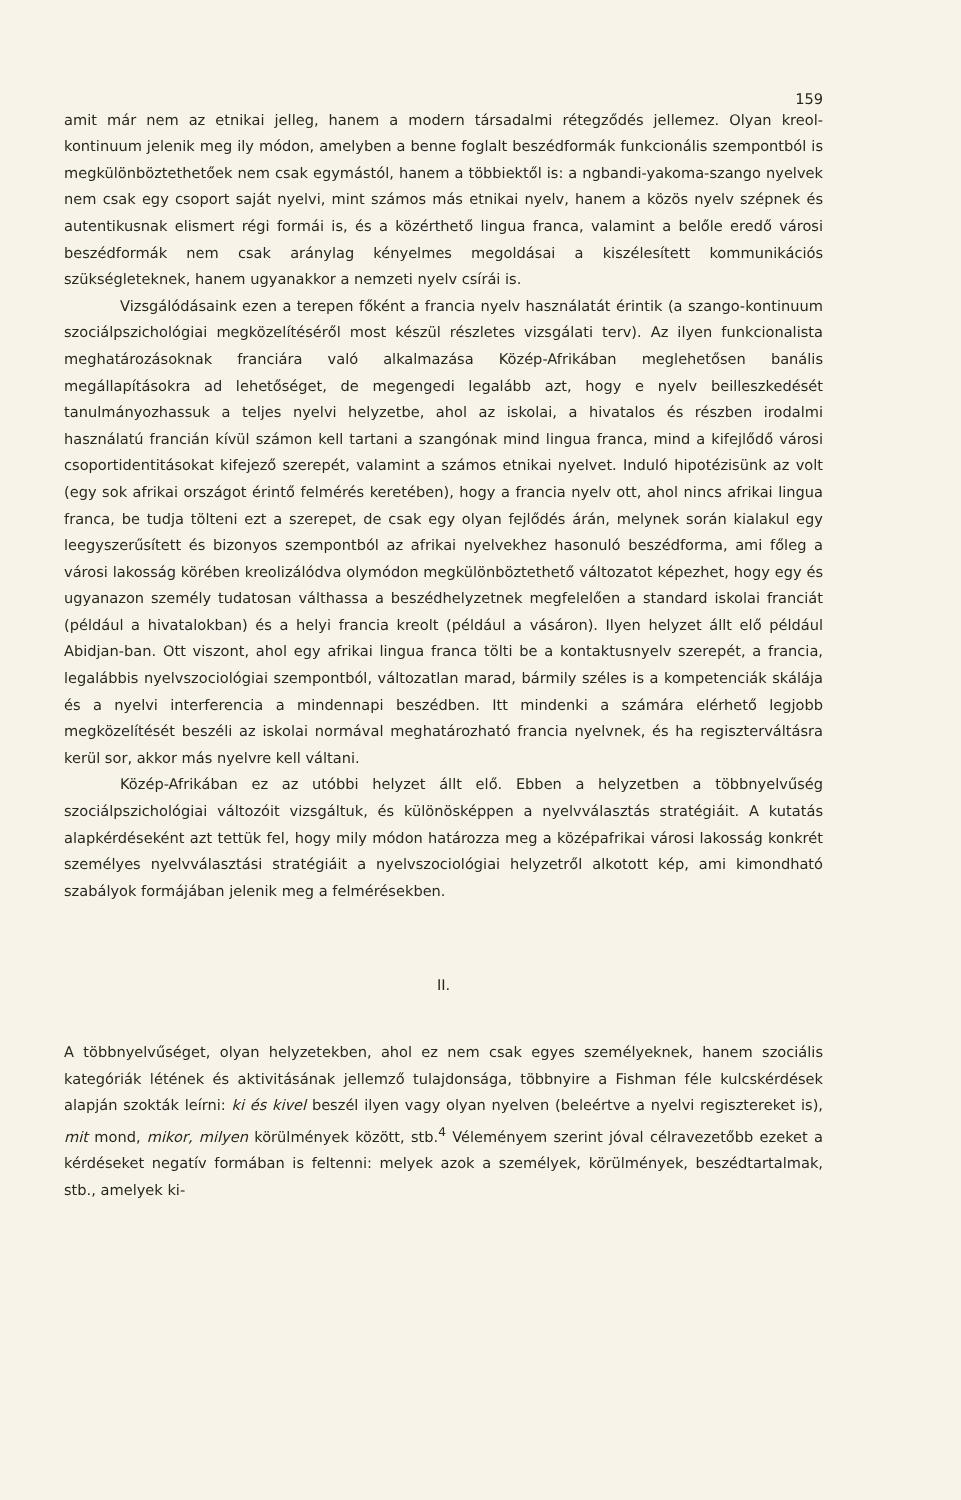159
amit már nem az etnikai jelleg, hanem a modern társadalmi rétegződés jellemez. Olyan kreol-kontinuum jelenik meg ily módon, amelyben a benne foglalt beszédformák funkcionális szempontból is megkülönböztethetőek nem csak egymástól, hanem a többiektől is: a ngbandi-yakoma-szango nyelvek nem csak egy csoport saját nyelvi, mint számos más etnikai nyelv, hanem a közös nyelv szépnek és autentikusnak elismert régi formái is, és a közérthető lingua franca, valamint a belőle eredő városi beszédformák nem csak aránylag kényelmes megoldásai a kiszélesített kommunikációs szükségleteknek, hanem ugyanakkor a nemzeti nyelv csírái is.
Vizsgálódásaink ezen a terepen főként a francia nyelv használatát érintik (a szango-kontinuum szociálpszichológiai megközelítéséről most készül részletes vizsgálati terv). Az ilyen funkcionalista meghatározásoknak franciára való alkalmazása Közép-Afrikában meglehetősen banális megállapításokra ad lehetőséget, de megengedi legalább azt, hogy e nyelv beilleszkedését tanulmányozhassuk a teljes nyelvi helyzetbe, ahol az iskolai, a hivatalos és részben irodalmi használatú francián kívül számon kell tartani a szangónak mind lingua franca, mind a kifejlődő városi csoportidentitásokat kifejező szerepét, valamint a számos etnikai nyelvet. Induló hipotézisünk az volt (egy sok afrikai országot érintő felmérés keretében), hogy a francia nyelv ott, ahol nincs afrikai lingua franca, be tudja tölteni ezt a szerepet, de csak egy olyan fejlődés árán, melynek során kialakul egy leegyszerűsített és bizonyos szempontból az afrikai nyelvekhez hasonuló beszédforma, ami főleg a városi lakosság körében kreolizálódva olymódon megkülönböztethető változatot képezhet, hogy egy és ugyanazon személy tudatosan válthassa a beszédhelyzetnek megfelelően a standard iskolai franciát (például a hivatalokban) és a helyi francia kreolt (például a vásáron). Ilyen helyzet állt elő például Abidjan-ban. Ott viszont, ahol egy afrikai lingua franca tölti be a kontaktusnyelv szerepét, a francia, legalábbis nyelvszociológiai szempontból, változatlan marad, bármily széles is a kompetenciák skálája és a nyelvi interferencia a mindennapi beszédben. Itt mindenki a számára elérhető legjobb megközelítését beszéli az iskolai normával meghatározható francia nyelvnek, és ha regiszterváltásra kerül sor, akkor más nyelvre kell váltani.
Közép-Afrikában ez az utóbbi helyzet állt elő. Ebben a helyzetben a többnyelvűség szociálpszichológiai változóit vizsgáltuk, és különösképpen a nyelvválasztás stratégiáit. A kutatás alapkérdéseként azt tettük fel, hogy mily módon határozza meg a középafrikai városi lakosság konkrét személyes nyelvválasztási stratégiáit a nyelvszociológiai helyzetről alkotott kép, ami kimondható szabályok formájában jelenik meg a felmérésekben.
II.
A többnyelvűséget, olyan helyzetekben, ahol ez nem csak egyes személyeknek, hanem szociális kategóriák létének és aktivitásának jellemző tulajdonsága, többnyire a Fishman féle kulcskérdések alapján szokták leírni: ki és kivel beszél ilyen vagy olyan nyelven (beleértve a nyelvi regisztereket is), mit mond, mikor, milyen körülmények között, stb.<sup>4</sup> Véleményem szerint jóval célravezetőbb ezeket a kérdéseket negatív formában is feltenni: melyek azok a személyek, körülmények, beszédtartalmak, stb., amelyek ki-